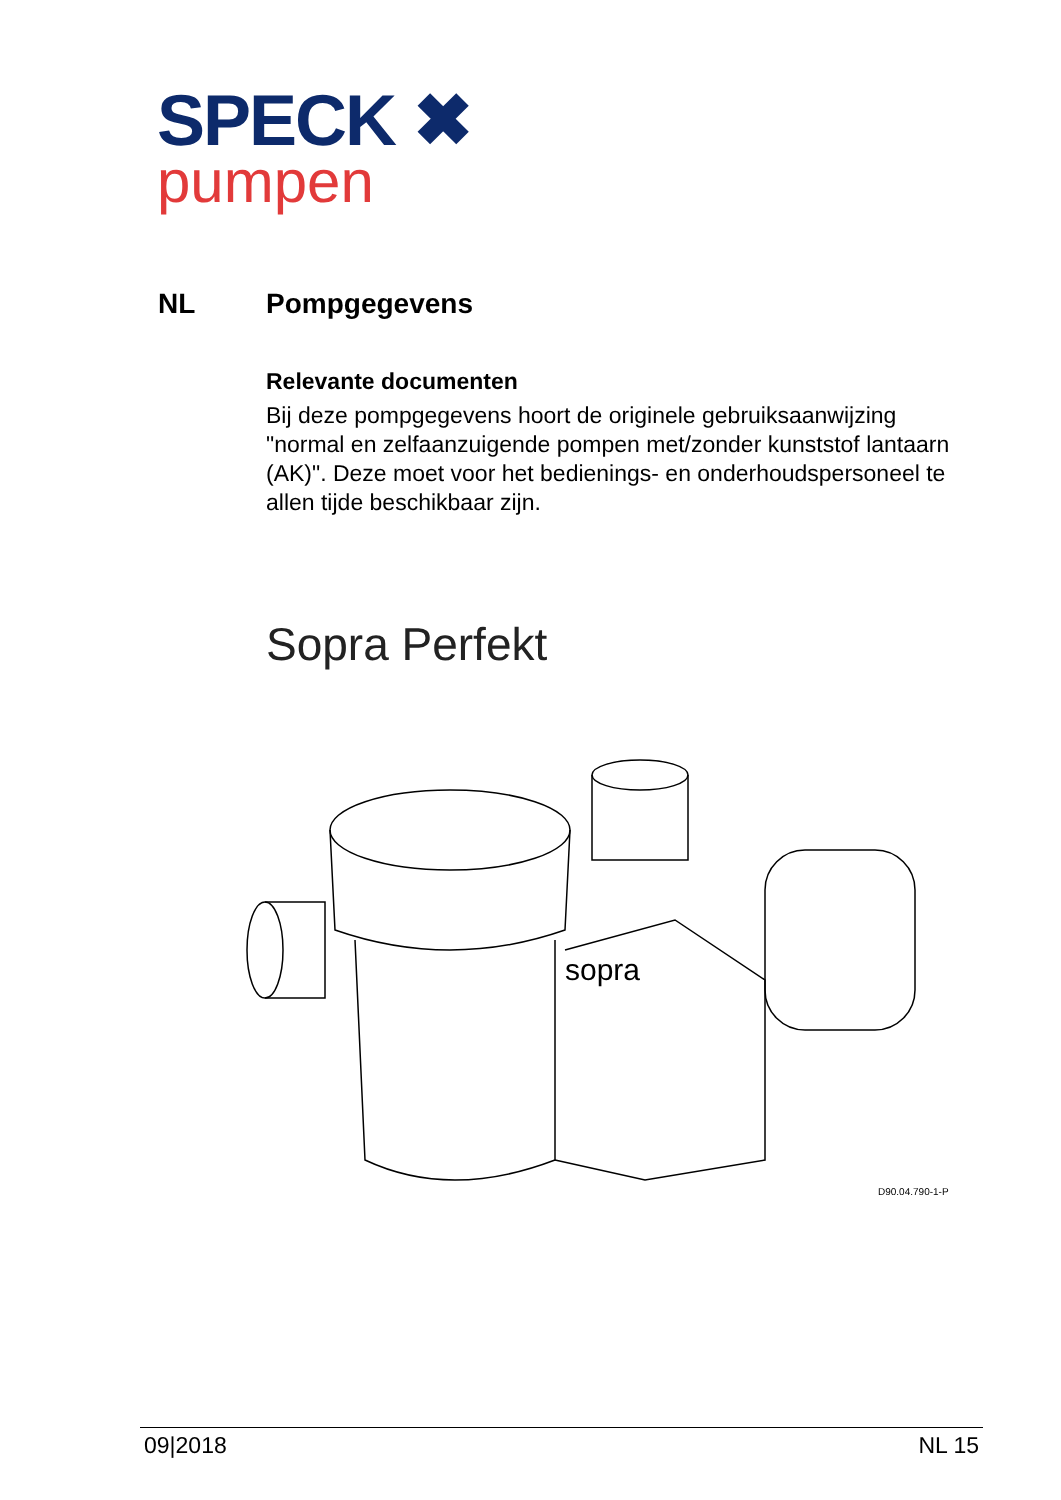SPECK ✖
pumpen
NL Pompgegevens
Relevante documenten
Bij deze pompgegevens hoort de originele gebruiksaanwijzing "normal en zelfaanzuigende pompen met/zonder kunststof lantaarn (AK)". Deze moet voor het bedienings- en onderhoudspersoneel te allen tijde beschikbaar zijn.
Sopra Perfekt
sopra
D90.04.790-1-P
09|2018 NL 15